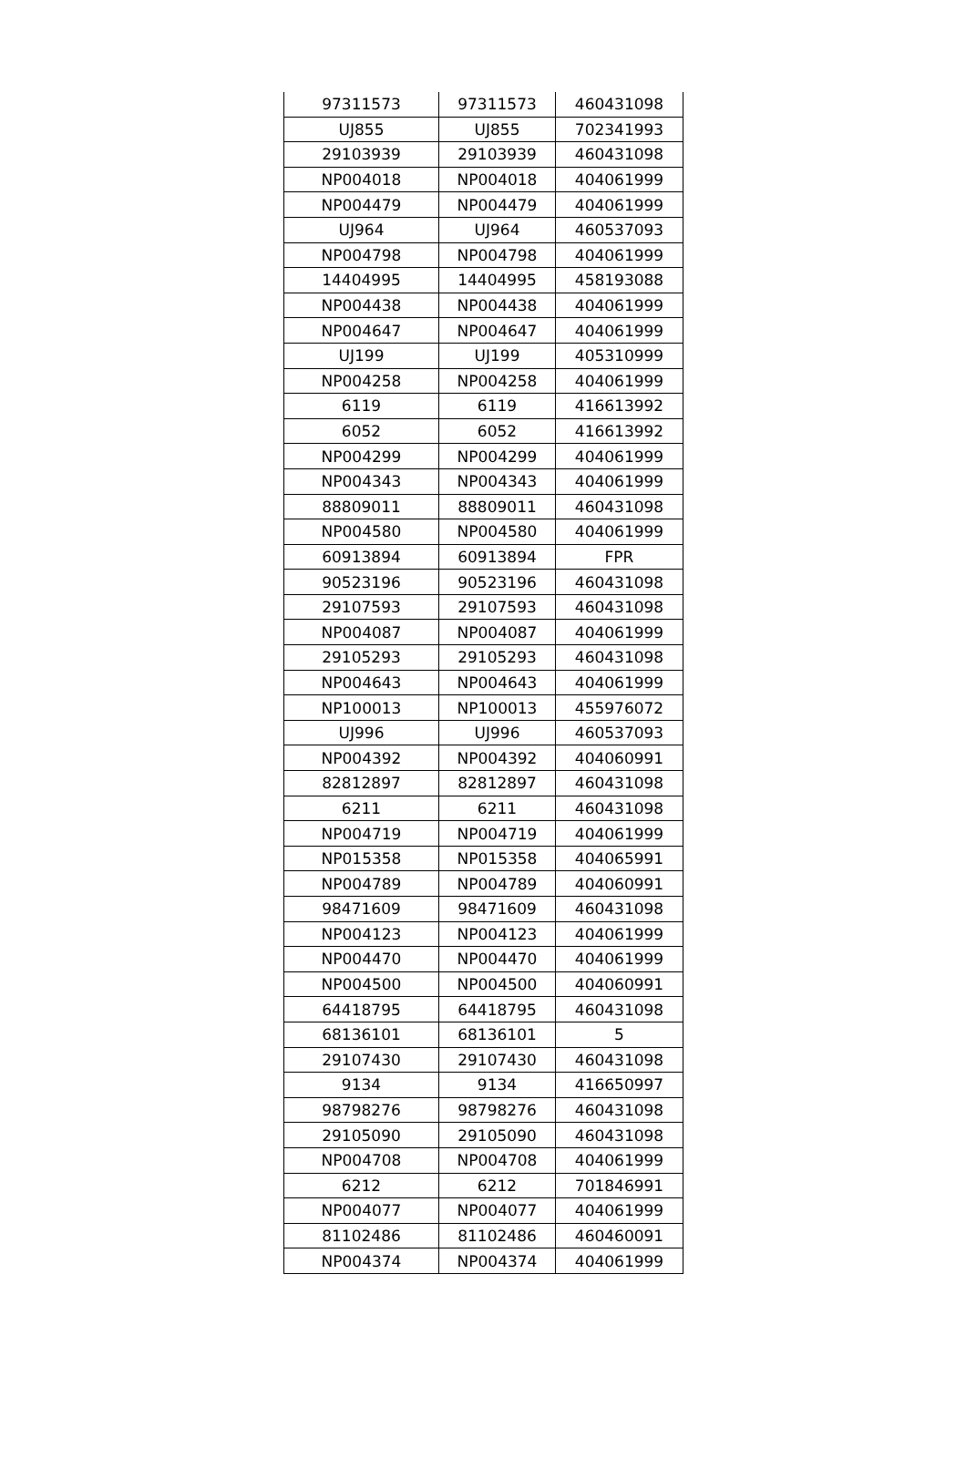| 97311573 | 97311573 | 460431098 |
| UJ855 | UJ855 | 702341993 |
| 29103939 | 29103939 | 460431098 |
| NP004018 | NP004018 | 404061999 |
| NP004479 | NP004479 | 404061999 |
| UJ964 | UJ964 | 460537093 |
| NP004798 | NP004798 | 404061999 |
| 14404995 | 14404995 | 458193088 |
| NP004438 | NP004438 | 404061999 |
| NP004647 | NP004647 | 404061999 |
| UJ199 | UJ199 | 405310999 |
| NP004258 | NP004258 | 404061999 |
| 6119 | 6119 | 416613992 |
| 6052 | 6052 | 416613992 |
| NP004299 | NP004299 | 404061999 |
| NP004343 | NP004343 | 404061999 |
| 88809011 | 88809011 | 460431098 |
| NP004580 | NP004580 | 404061999 |
| 60913894 | 60913894 | FPR |
| 90523196 | 90523196 | 460431098 |
| 29107593 | 29107593 | 460431098 |
| NP004087 | NP004087 | 404061999 |
| 29105293 | 29105293 | 460431098 |
| NP004643 | NP004643 | 404061999 |
| NP100013 | NP100013 | 455976072 |
| UJ996 | UJ996 | 460537093 |
| NP004392 | NP004392 | 404060991 |
| 82812897 | 82812897 | 460431098 |
| 6211 | 6211 | 460431098 |
| NP004719 | NP004719 | 404061999 |
| NP015358 | NP015358 | 404065991 |
| NP004789 | NP004789 | 404060991 |
| 98471609 | 98471609 | 460431098 |
| NP004123 | NP004123 | 404061999 |
| NP004470 | NP004470 | 404061999 |
| NP004500 | NP004500 | 404060991 |
| 64418795 | 64418795 | 460431098 |
| 68136101 | 68136101 | 5 |
| 29107430 | 29107430 | 460431098 |
| 9134 | 9134 | 416650997 |
| 98798276 | 98798276 | 460431098 |
| 29105090 | 29105090 | 460431098 |
| NP004708 | NP004708 | 404061999 |
| 6212 | 6212 | 701846991 |
| NP004077 | NP004077 | 404061999 |
| 81102486 | 81102486 | 460460091 |
| NP004374 | NP004374 | 404061999 |